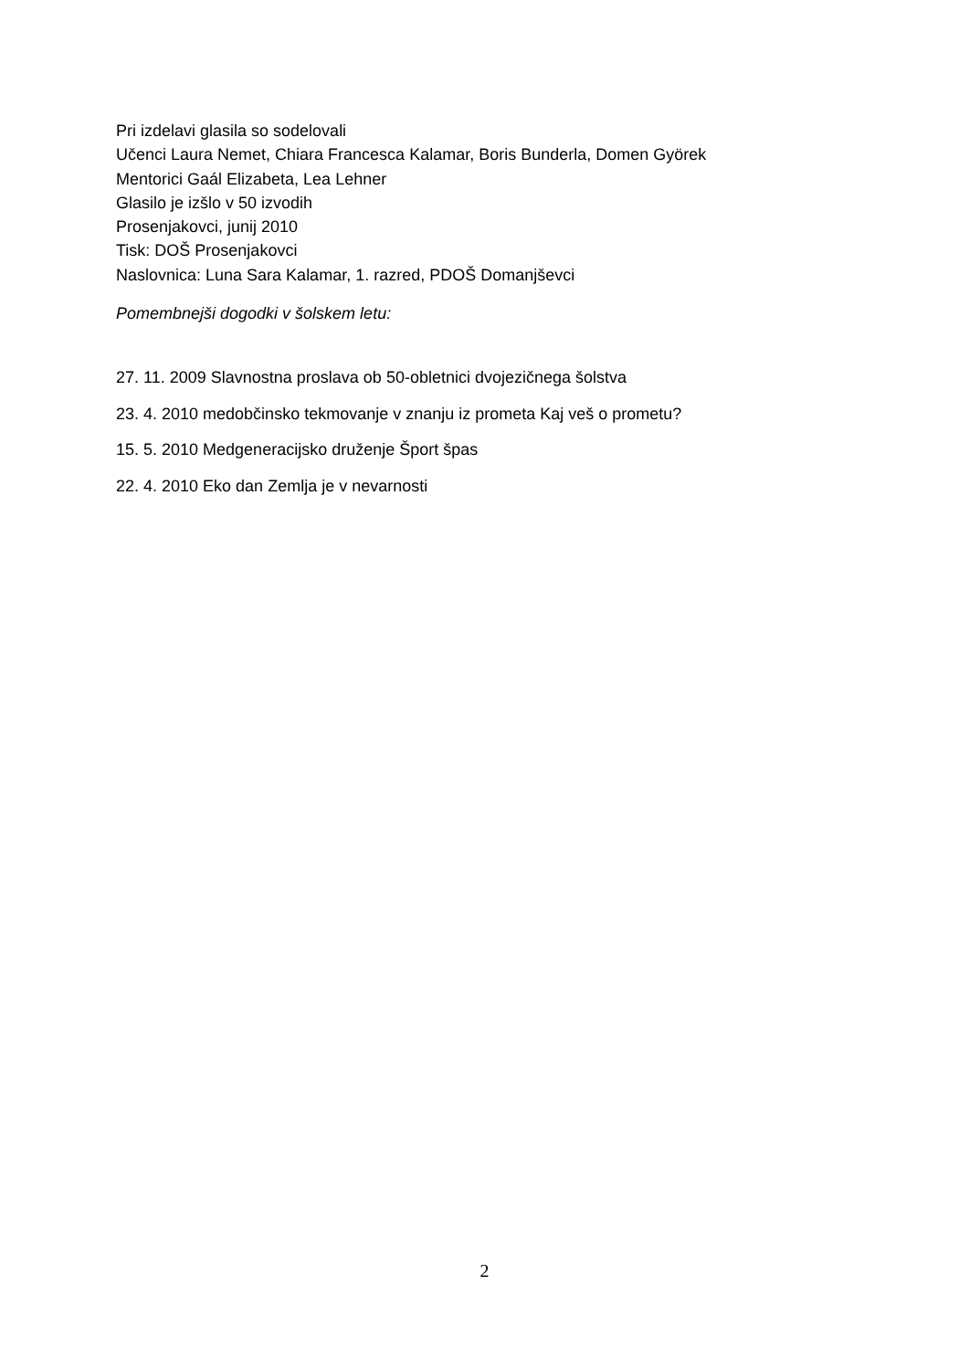Pri izdelavi glasila so sodelovali
Učenci Laura Nemet, Chiara Francesca Kalamar, Boris Bunderla, Domen Györek
Mentorici Gaál Elizabeta, Lea Lehner
Glasilo je izšlo v 50 izvodih
Prosenjakovci, junij 2010
Tisk: DOŠ Prosenjakovci
Naslovnica: Luna Sara Kalamar, 1. razred, PDOŠ Domanjševci
Pomembnejši dogodki v šolskem letu:
27. 11. 2009 Slavnostna proslava ob 50-obletnici dvojezičnega šolstva
23. 4. 2010 medobčinsko tekmovanje v znanju iz prometa Kaj veš o prometu?
15. 5. 2010 Medgeneracijsko druženje Šport špas
22. 4. 2010 Eko dan Zemlja je v nevarnosti
2